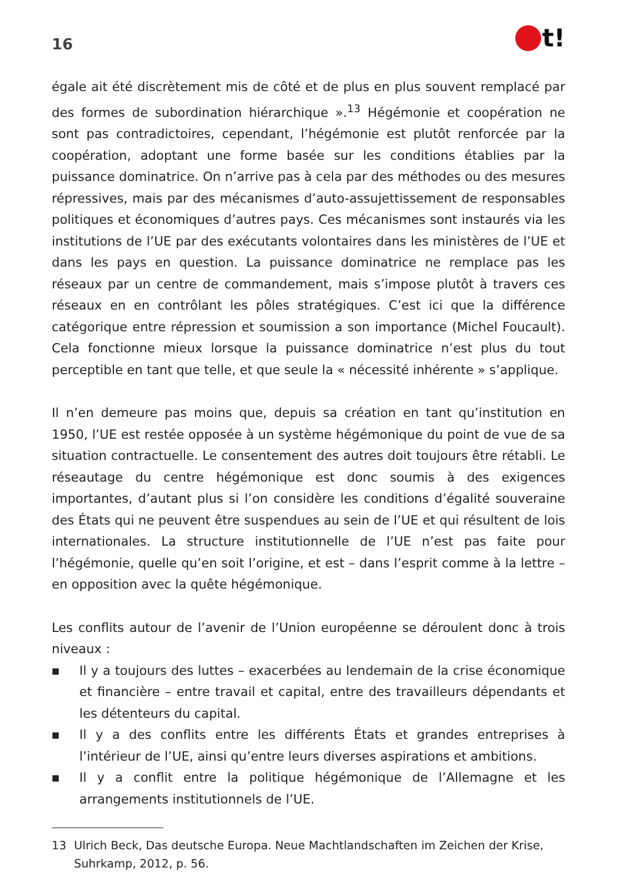16
t!
égale ait été discrètement mis de côté et de plus en plus souvent remplacé par des formes de subordination hiérarchique ».<sup>13</sup> Hégémonie et coopération ne sont pas contradictoires, cependant, l’hégémonie est plutôt renforcée par la coopération, adoptant une forme basée sur les conditions établies par la puissance dominatrice. On n’arrive pas à cela par des méthodes ou des mesures répressives, mais par des mécanismes d’auto-assujettissement de responsables politiques et économiques d’autres pays. Ces mécanismes sont instaurés via les institutions de l’UE par des exécutants volontaires dans les ministères de l’UE et dans les pays en question. La puissance dominatrice ne remplace pas les réseaux par un centre de commandement, mais s’impose plutôt à travers ces réseaux en en contrôlant les pôles stratégiques. C’est ici que la différence catégorique entre répression et soumission a son importance (Michel Foucault). Cela fonctionne mieux lorsque la puissance dominatrice n’est plus du tout perceptible en tant que telle, et que seule la « nécessité inhérente » s’applique.
Il n’en demeure pas moins que, depuis sa création en tant qu’institution en 1950, l’UE est restée opposée à un système hégémonique du point de vue de sa situation contractuelle. Le consentement des autres doit toujours être rétabli. Le réseautage du centre hégémonique est donc soumis à des exigences importantes, d’autant plus si l’on considère les conditions d’égalité souveraine des États qui ne peuvent être suspendues au sein de l’UE et qui résultent de lois internationales. La structure institutionnelle de l’UE n’est pas faite pour l’hégémonie, quelle qu’en soit l’origine, et est – dans l’esprit comme à la lettre – en opposition avec la quête hégémonique.
Les conflits autour de l’avenir de l’Union européenne se déroulent donc à trois niveaux :
■ Il y a toujours des luttes – exacerbées au lendemain de la crise économique et financière – entre travail et capital, entre des travailleurs dépendants et les détenteurs du capital.
■ Il y a des conflits entre les différents États et grandes entreprises à l’intérieur de l’UE, ainsi qu’entre leurs diverses aspirations et ambitions.
■ Il y a conflit entre la politique hégémonique de l’Allemagne et les arrangements institutionnels de l’UE.
13 Ulrich Beck, Das deutsche Europa. Neue Machtlandschaften im Zeichen der Krise, Suhrkamp, 2012, p. 56.